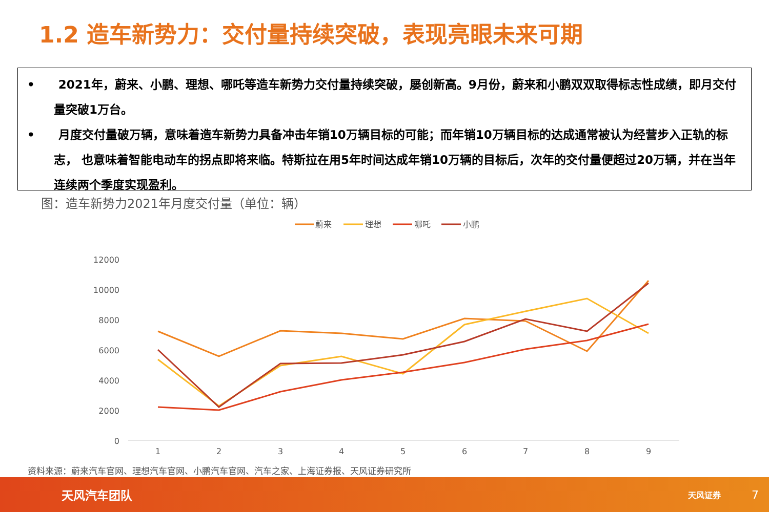1.2 造车新势力：交付量持续突破，表现亮眼未来可期
•　　2021年，蔚来、小鹏、理想、哪吒等造车新势力交付量持续突破，屡创新高。9月份，蔚来和小鹏双双取得标志性成绩，即月交付量突破1万台。
•　　月度交付量破万辆，意味着造车新势力具备冲击年销10万辆目标的可能；而年销10万辆目标的达成通常被认为经营步入正轨的标志， 也意味着智能电动车的拐点即将来临。特斯拉在用5年时间达成年销10万辆的目标后，次年的交付量便超过20万辆，并在当年连续两个季度实现盈利。
图：造车新势力2021年月度交付量（单位：辆）
蔚来
理想
哪吒
小鹏
12000
10000
8000
6000
4000
2000
0
1
2
3
4
5
6
7
8
9
资料来源：蔚来汽车官网、理想汽车官网、小鹏汽车官网、汽车之家、上海证券报、天风证券研究所
天风汽车团队 天风证券 7